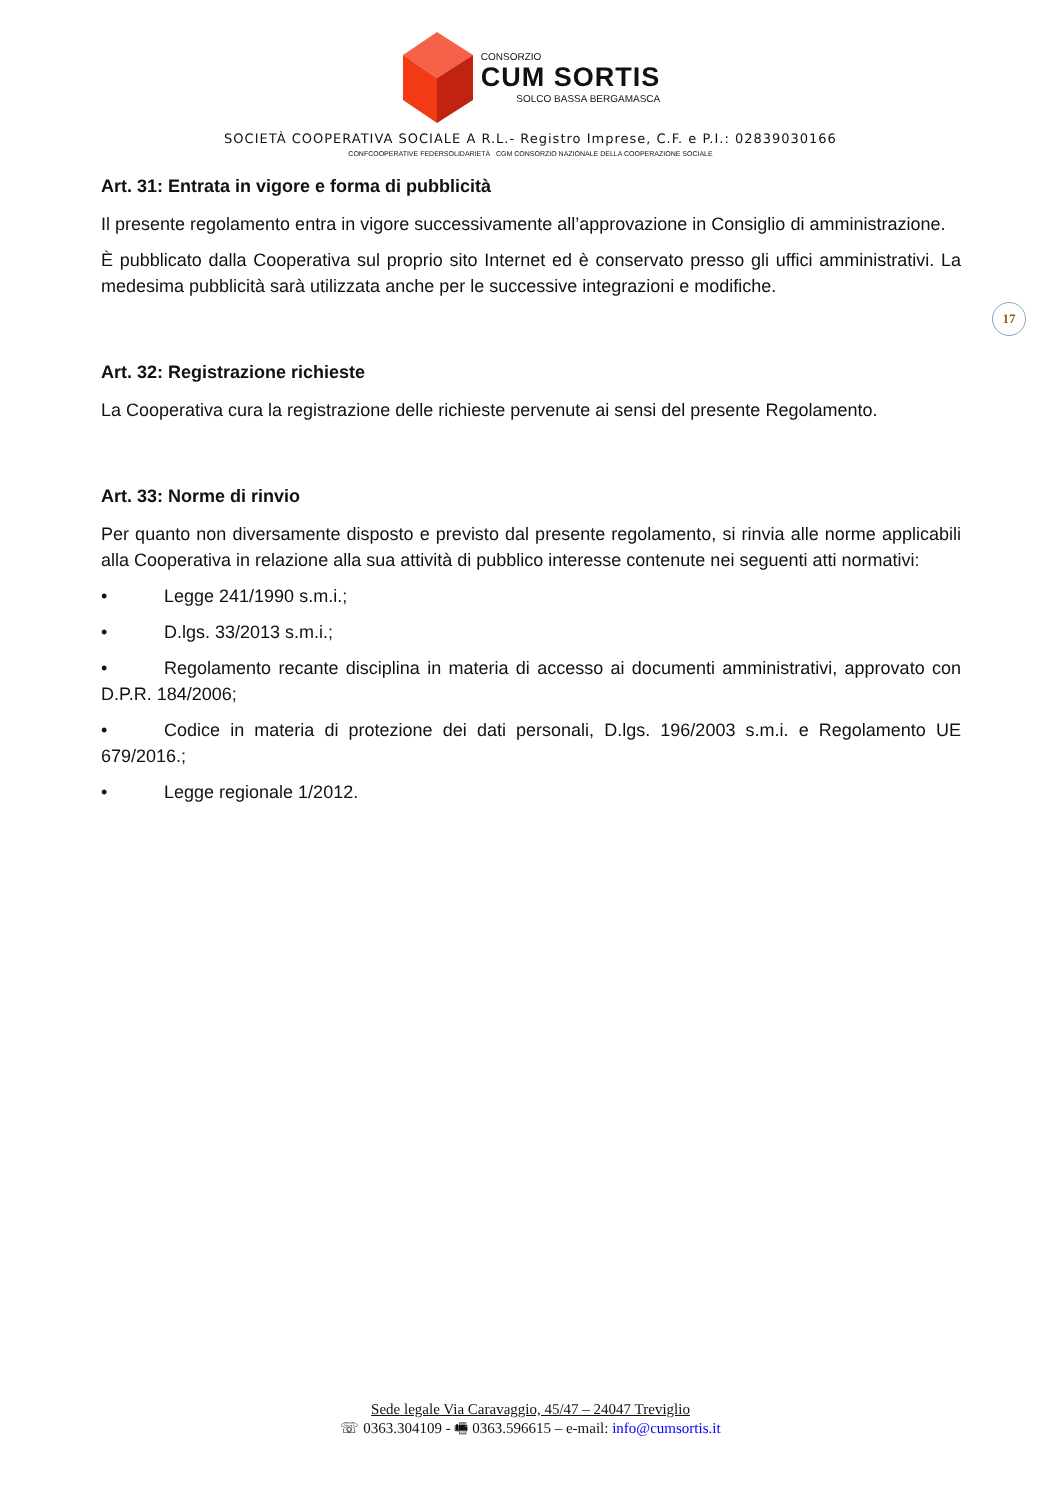CONSORZIO
CUM SORTIS
SOLCO BASSA BERGAMASCA
SOCIETÀ COOPERATIVA SOCIALE A R.L.- Registro Imprese, C.F. e P.I.: 02839030166
CONFCOOPERATIVE FEDERSOLIDARIETÀ CGM CONSORZIO NAZIONALE DELLA COOPERAZIONE SOCIALE
17
Art. 31: Entrata in vigore e forma di pubblicità
Il presente regolamento entra in vigore successivamente all’approvazione in Consiglio di amministrazione.
È pubblicato dalla Cooperativa sul proprio sito Internet ed è conservato presso gli uffici amministrativi. La medesima pubblicità sarà utilizzata anche per le successive integrazioni e modifiche.
Art. 32: Registrazione richieste
La Cooperativa cura la registrazione delle richieste pervenute ai sensi del presente Regolamento.
Art. 33: Norme di rinvio
Per quanto non diversamente disposto e previsto dal presente regolamento, si rinvia alle norme applicabili alla Cooperativa in relazione alla sua attività di pubblico interesse contenute nei seguenti atti normativi:
• Legge 241/1990 s.m.i.;
• D.lgs. 33/2013 s.m.i.;
• Regolamento recante disciplina in materia di accesso ai documenti amministrativi, approvato con D.P.R. 184/2006;
• Codice in materia di protezione dei dati personali, D.lgs. 196/2003 s.m.i. e Regolamento UE 679/2016.;
• Legge regionale 1/2012.
Sede legale Via Caravaggio, 45/47 – 24047 Treviglio
☏ 0363.304109 - 🖷 0363.596615 – e-mail: info@cumsortis.it